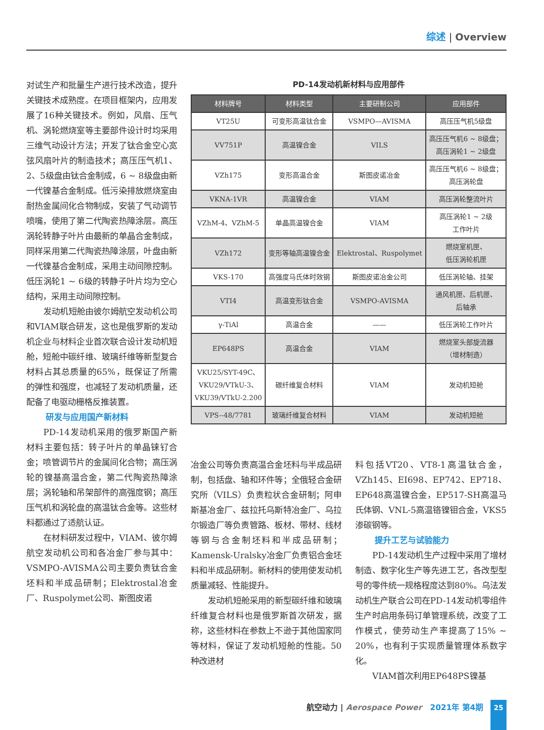综述 | Overview
对试生产和批量生产进行技术改造，提升关键技术成熟度。在项目框架内，应用发展了16种关键技术。例如，风扇、压气机、涡轮燃烧室等主要部件设计时均采用三维气动设计方法；开发了钛合金空心宽弦风扇叶片的制造技术；高压压气机1、2、5级盘由钛合金制成，6 ~ 8级盘由新一代镍基合金制成。低污染排放燃烧室由耐热金属间化合物制成，安装了气动调节喷嘴，使用了第二代陶瓷热障涂层。高压涡轮转静子叶片由最新的单晶合金制成，同样采用第二代陶瓷热障涂层，叶盘由新一代镍基合金制成，采用主动间隙控制。低压涡轮1 ~ 6级的转静子叶片均为空心结构，采用主动间隙控制。
发动机短舱由彼尔姆航空发动机公司和VIAM联合研发，这也是俄罗斯的发动机企业与材料企业首次联合设计发动机短舱，短舱中碳纤维、玻璃纤维等新型复合材料占其总质量的65%，既保证了所需的弹性和强度，也减轻了发动机质量，还配备了电驱动栅格反推装置。
研发与应用国产新材料
PD-14发动机采用的俄罗斯国产新材料主要包括：转子叶片的单晶铼钌合金；喷管调节片的金属间化合物；高压涡轮的镍基高温合金，第二代陶瓷热障涂层；涡轮轴和吊架部件的高强度钢；高压压气机和涡轮盘的高温钛合金等。这些材料都通过了适航认证。
在材料研发过程中，VIAM、彼尔姆航空发动机公司和各冶金厂参与其中：VSMPO-AVISMA公司主要负责钛合金坯料和半成品研制；Elektrostal冶金厂、Ruspolymet公司、斯图皮诺
PD-14发动机新材料与应用部件
| 材料牌号 | 材料类型 | 主要研制公司 | 应用部件 |
| --- | --- | --- | --- |
| VT25U | 可变形高温钛合金 | VSMPO—AVISMA | 高压压气机5级盘 |
| VV751P | 高温镍合金 | VILS | 高压压气机6 ~ 8级盘； 高压涡轮1 ~ 2级盘 |
| VZh175 | 变形高温合金 | 斯图皮诺冶金 | 高压压气机6 ~ 8级盘； 高压涡轮盘 |
| VKNA-1VR | 高温镍合金 | VIAM | 高压涡轮整流叶片 |
| VZhM-4、VZhM-5 | 单晶高温镍合金 | VIAM | 高压涡轮1 ~ 2级 工作叶片 |
| VZh172 | 变形等轴高温镍合金 | Elektrostal、Ruspolymet | 燃烧室机匣、 低压涡轮机匣 |
| VKS-170 | 高强度马氏体时效钢 | 斯图皮诺冶金公司 | 低压涡轮轴、挂架 |
| VTI4 | 高温变形钛合金 | VSMPO-AVISMA | 通风机匣、后机匣、 后轴承 |
| γ-TiAl | 高温合金 | —— | 低压涡轮工作叶片 |
| EP648PS | 高温合金 | VIAM | 燃烧室头部旋流器 （增材制造） |
| VKU25/SYT-49C、 VKU29/VTkU-3、 VKU39/VTkU-2.200 | 碳纤维复合材料 | VIAM | 发动机短舱 |
| VPS--48/7781 | 玻璃纤维复合材料 | VIAM | 发动机短舱 |
冶金公司等负责高温合金坯料与半成品研制，包括盘、轴和环件等；全俄轻合金研究所（VILS）负责粒状合金研制；阿申斯基冶金厂、兹拉托乌斯特冶金厂、乌拉尔锻造厂等负责管路、板材、带材、线材等钢与合金制坯料和半成品研制；Kamensk-Uralsky冶金厂负责铝合金坯料和半成品研制。新材料的使用使发动机质量减轻、性能提升。
发动机短舱采用的新型碳纤维和玻璃纤维复合材料也是俄罗斯首次研发，据称，这些材料在参数上不逊于其他国家同等材料，保证了发动机短舱的性能。50种改进材
料包括VT20、VT8-1高温钛合金，VZh145、EI698、EP742、EP718、EP648高温镍合金，EP517-SH高温马氏体钢、VNL-5高温铬镍钼合金，VKS5渗碳钢等。
提升工艺与试验能力
PD-14发动机生产过程中采用了增材制造、数字化生产等先进工艺，各改型型号的零件统一规格程度达到80%。乌法发动机生产联合公司在PD-14发动机零组件生产时启用条码订单管理系统，改变了工作模式，使劳动生产率提高了15% ~ 20%，也有利于实现质量管理体系数字化。
VIAM首次利用EP648PS镍基
航空动力 | Aerospace Power 2021年 第4期
25